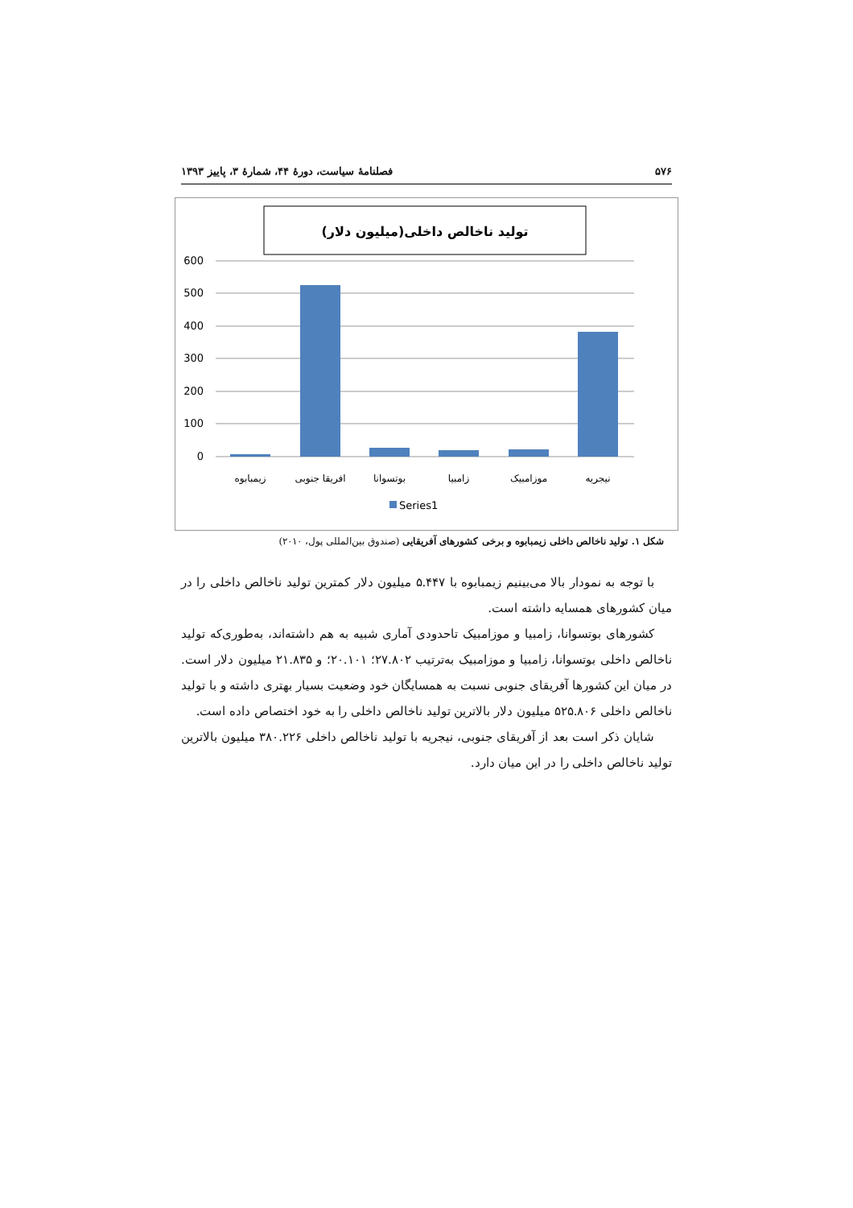۵۷۶ فصلنامهٔ سیاست، دورهٔ ۴۴، شمارهٔ ۳، پاییز ۱۳۹۳
تولید ناخالص داخلی(میلیون دلار)
600
500
400
300
200
100
0
زیمبابوه
افریقا جنوبی
بوتسوانا
زامبیا
موزامبیک
نیجریه
Series1
شکل ۱. تولید ناخالص داخلی زیمبابوه و برخی کشورهای آفریقایی (صندوق بین‌المللی پول، ۲۰۱۰)
با توجه به نمودار بالا می‌بینیم زیمبابوه با ۵.۴۴۷ میلیون دلار کمترین تولید ناخالص داخلی را در میان کشورهای همسایه داشته است.
کشورهای بوتسوانا، زامبیا و موزامبیک تاحدودی آماری شبیه به هم داشته‌اند، به‌طوری‌که تولید ناخالص داخلی بوتسوانا، زامبیا و موزامبیک به‌ترتیب ۲۷.۸۰۲؛ ۲۰.۱۰۱؛ و ۲۱.۸۳۵ میلیون دلار است. در میان این کشورها آفریقای جنوبی نسبت به همسایگان خود وضعیت بسیار بهتری داشته و با تولید ناخالص داخلی ۵۲۵.۸۰۶ میلیون دلار بالاترین تولید ناخالص داخلی را به خود اختصاص داده است.
شایان ذکر است بعد از آفریقای جنوبی، نیجریه با تولید ناخالص داخلی ۳۸۰.۲۲۶ میلیون بالاترین تولید ناخالص داخلی را در این میان دارد.